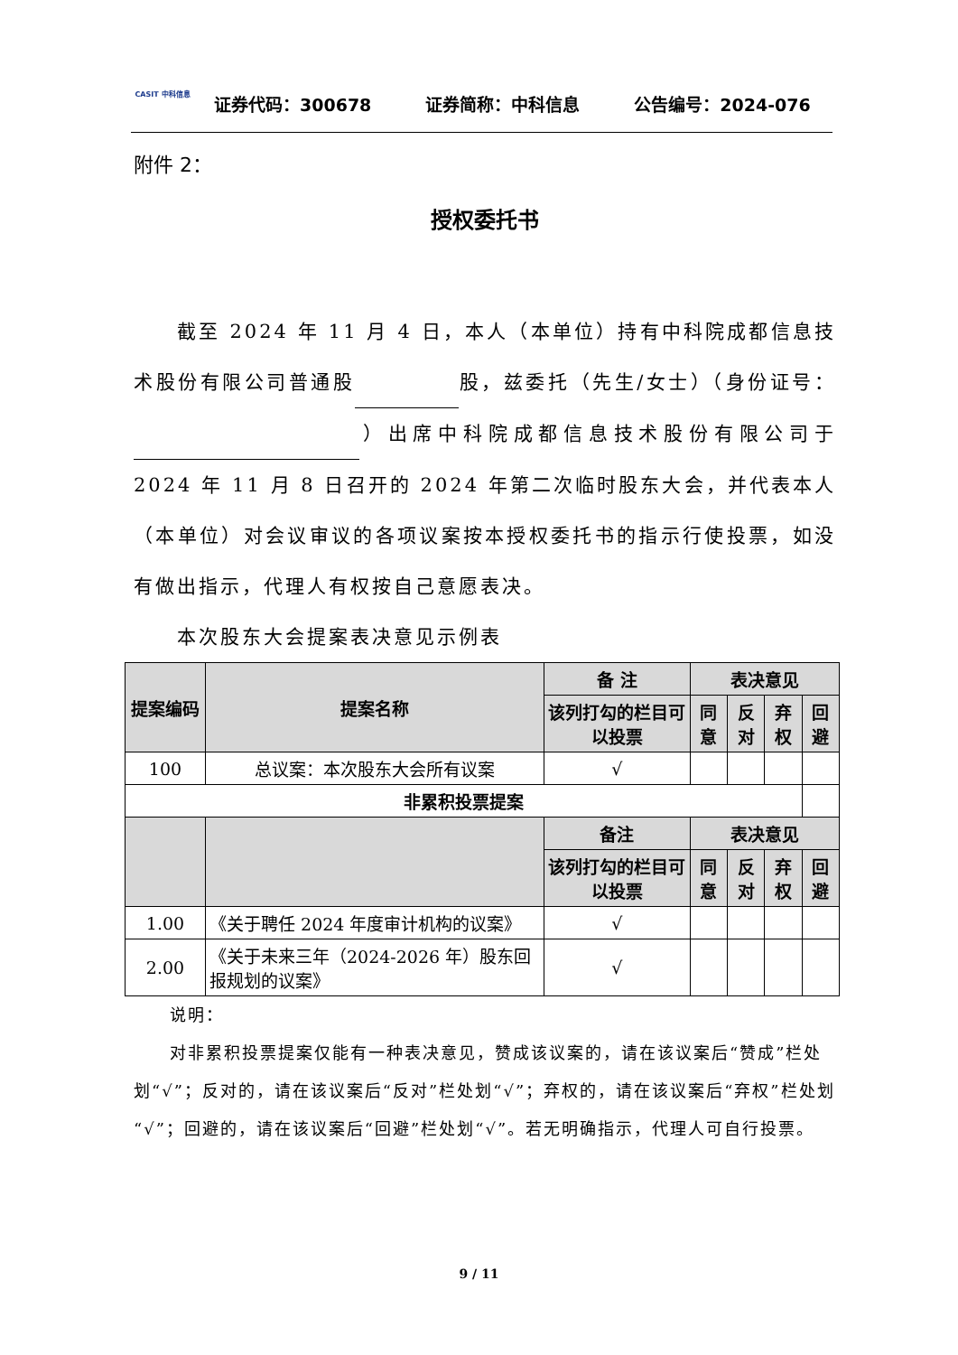CASIT 中科信息
证券代码：300678 证券简称：中科信息 公告编号：2024-076
附件 2：
授权委托书
  截至 2024 年 11 月 4 日，本人（本单位）持有中科院成都信息技术股份有限公司普通股 股，兹委托（先生/女士）（身份证号： ）出席中科院成都信息技术股份有限公司于 2024 年 11 月 8 日召开的 2024 年第二次临时股东大会，并代表本人（本单位）对会议审议的各项议案按本授权委托书的指示行使投票，如没有做出指示，代理人有权按自己意愿表决。
  本次股东大会提案表决意见示例表
| 提案编码 | 提案名称 | 备 注 | 表决意见 | | | |
| --- | --- | --- | --- | --- | --- | --- |
| | | 该列打勾的栏目可以投票 | 同意 | 反对 | 弃权 | 回避 |
| 100 | 总议案：本次股东大会所有议案 | √ | | | | |
| 非累积投票提案 | | | | | | |
| | | 备注 | 表决意见 | | | |
| | | 该列打勾的栏目可以投票 | 同意 | 反对 | 弃权 | 回避 |
| 1.00 | 《关于聘任 2024 年度审计机构的议案》 | √ | | | | |
| 2.00 | 《关于未来三年（2024-2026 年）股东回报规划的议案》 | √ | | | | |
  说明：
  对非累积投票提案仅能有一种表决意见，赞成该议案的，请在该议案后“赞成”栏处划“√”；反对的，请在该议案后“反对”栏处划“√”；弃权的，请在该议案后“弃权”栏处划“√”；回避的，请在该议案后“回避”栏处划“√”。若无明确指示，代理人可自行投票。
9 / 11